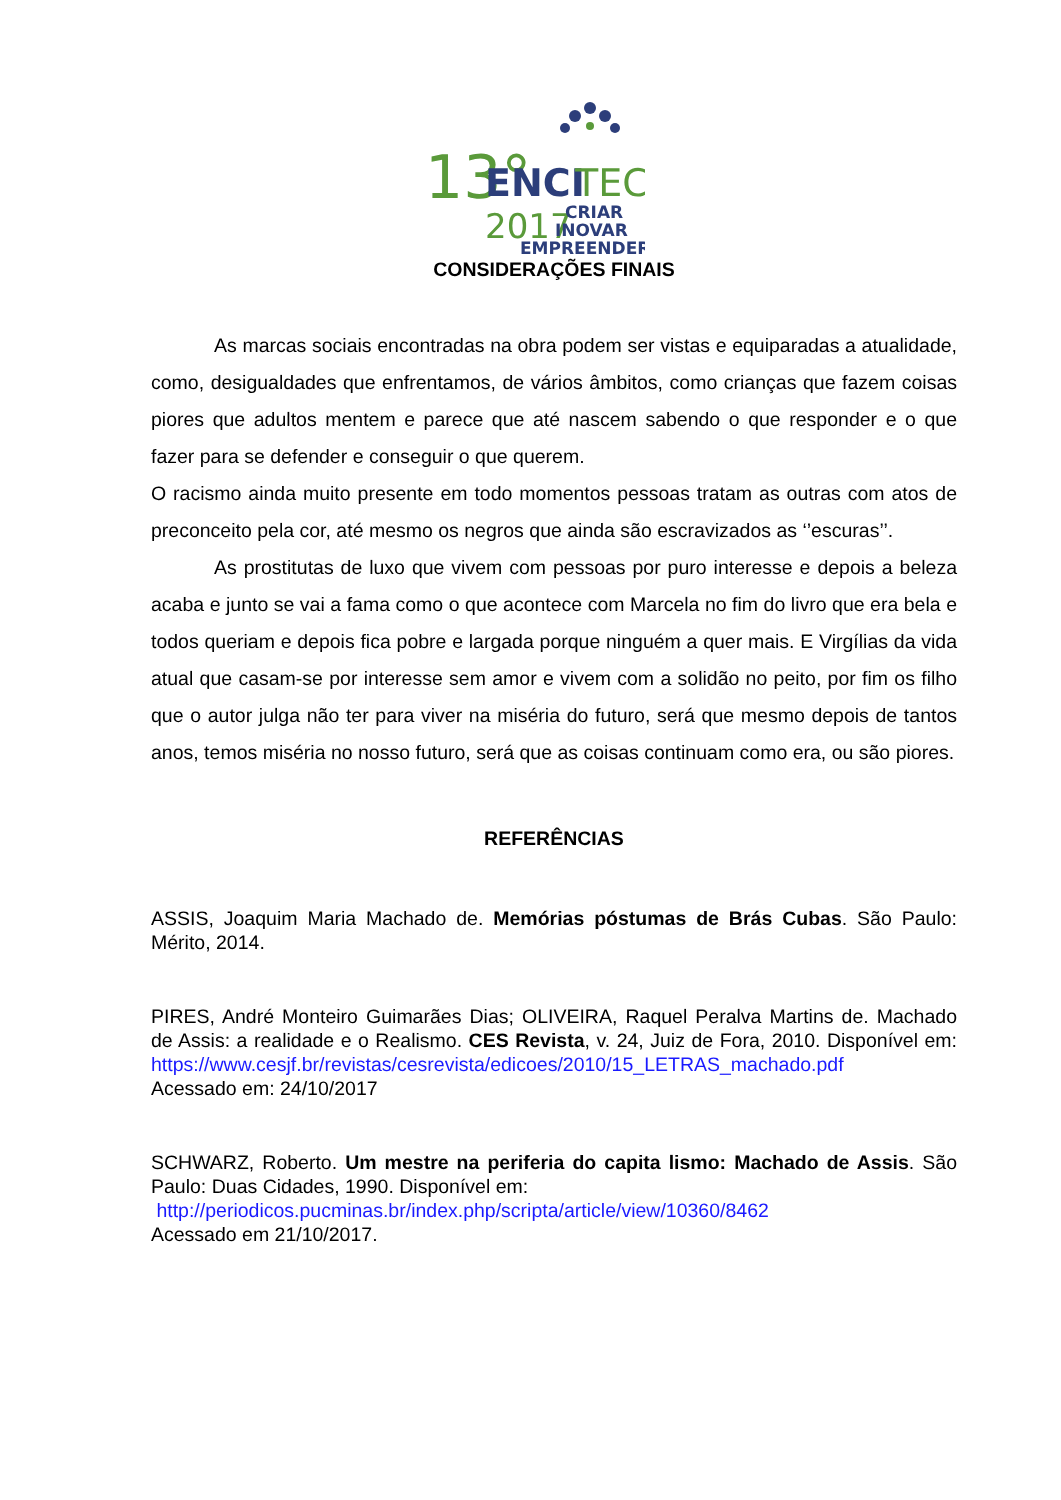13°
ENCI
TEC
2017
CRIAR
INOVAR
EMPREENDER
CONSIDERAÇÕES FINAIS
As marcas sociais encontradas na obra podem ser vistas e equiparadas a atualidade, como, desigualdades que enfrentamos, de vários âmbitos, como crianças que fazem coisas piores que adultos mentem e parece que até nascem sabendo o que responder e o que fazer para se defender e conseguir o que querem.
O racismo ainda muito presente em todo momentos pessoas tratam as outras com atos de preconceito pela cor, até mesmo os negros que ainda são escravizados as ‘’escuras’’.
As prostitutas de luxo que vivem com pessoas por puro interesse e depois a beleza acaba e junto se vai a fama como o que acontece com Marcela no fim do livro que era bela e todos queriam e depois fica pobre e largada porque ninguém a quer mais. E Virgílias da vida atual que casam-se por interesse sem amor e vivem com a solidão no peito, por fim os filho que o autor julga não ter para viver na miséria do futuro, será que mesmo depois de tantos anos, temos miséria no nosso futuro, será que as coisas continuam como era, ou são piores.
REFERÊNCIAS
ASSIS, Joaquim Maria Machado de. Memórias póstumas de Brás Cubas. São Paulo: Mérito, 2014.
PIRES, André Monteiro Guimarães Dias; OLIVEIRA, Raquel Peralva Martins de. Machado de Assis: a realidade e o Realismo. CES Revista, v. 24, Juiz de Fora, 2010. Disponível em: https://www.cesjf.br/revistas/cesrevista/edicoes/2010/15_LETRAS_machado.pdf
Acessado em: 24/10/2017
SCHWARZ, Roberto. Um mestre na periferia do capita lismo: Machado de Assis. São Paulo: Duas Cidades, 1990. Disponível em:
http://periodicos.pucminas.br/index.php/scripta/article/view/10360/8462
Acessado em 21/10/2017.